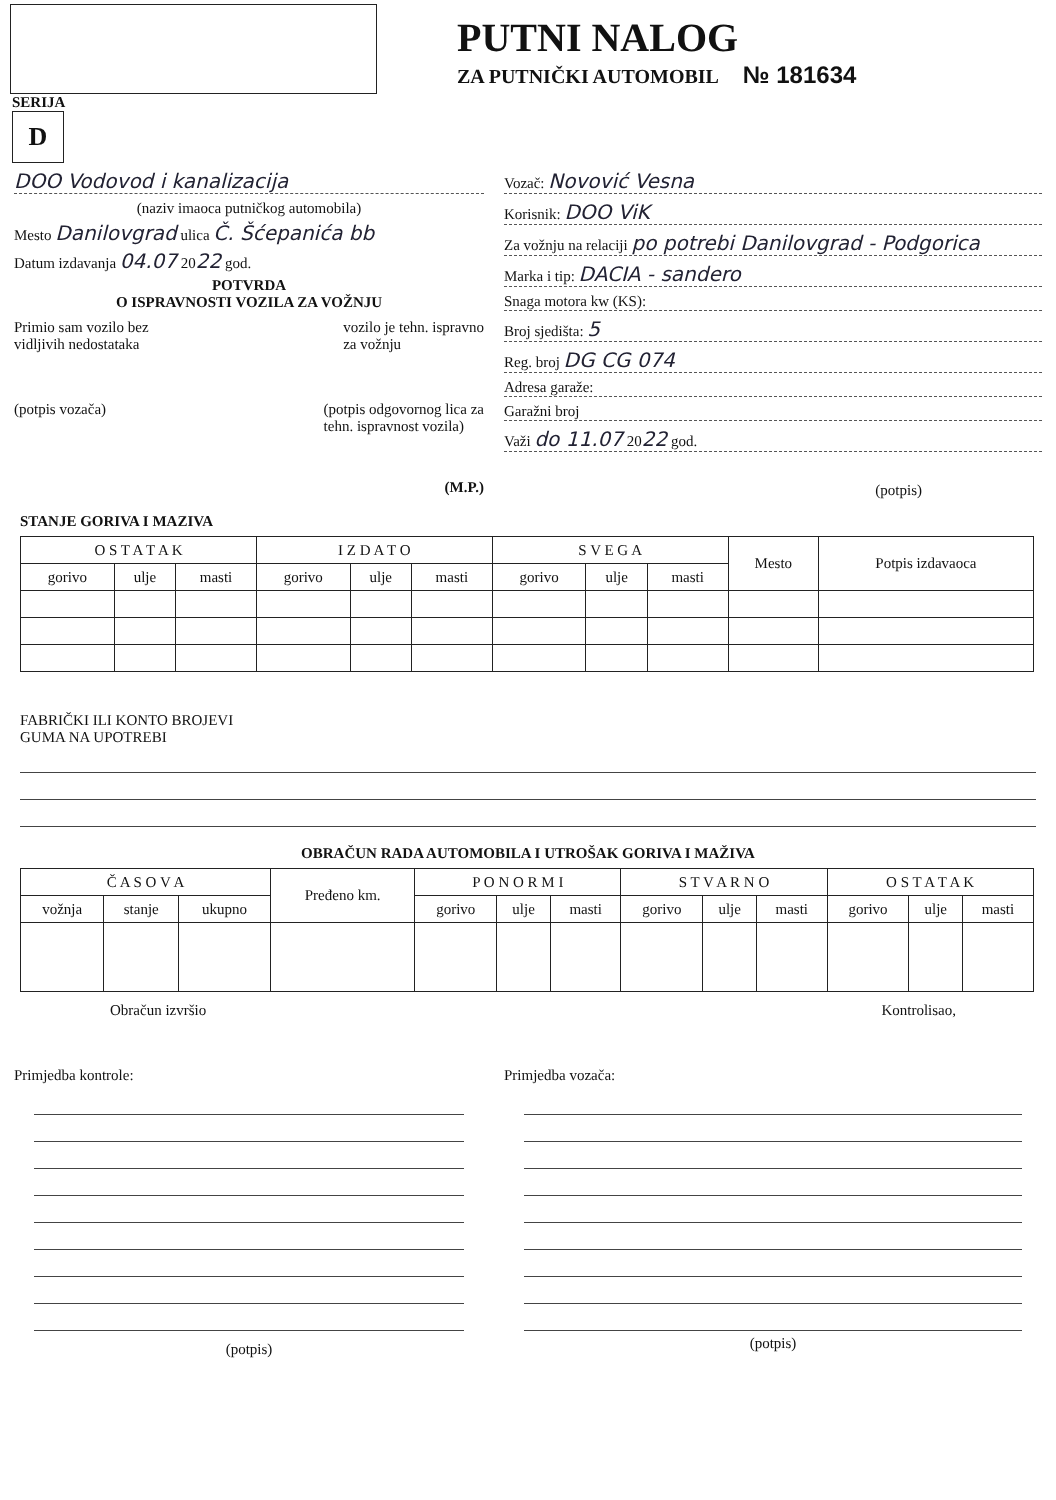PUTNI NALOG
ZA PUTNIČKI AUTOMOBIL № 181634
SERIJA
D
DOO Vodovod i kanalizacija
(naziv imaoca putničkog automobila)
Mesto Danilovgrad ulica Č. Šćepanića bb
Datum izdavanja 04.07 2022 god.
POTVRDA
O ISPRAVNOSTI VOZILA ZA VOŽNJU
Primio sam vozilo bez
vidljivih nedostataka
vozilo je tehn. ispravno
za vožnju
(potpis vozača) (potpis odgovornog lica za
tehn. ispravnost vozila)
(M.P.)
Vozač: Novović Vesna
Korisnik: DOO ViK
Za vožnju na relaciji po potrebi Danilovgrad - Podgorica
Marka i tip: DACIA - sandero
Snaga motora kw (KS):
Broj sjedišta: 5
Reg. broj DG CG 074
Adresa garaže:
Garažni broj
Važi do 11.07 2022 god.
(potpis)
STANJE GORIVA I MAZIVA
| O S T A T A K | | | I Z D A T O | | | S V E G A | | | Mesto | Potpis izdavaoca |
| --- | --- | --- | --- | --- | --- | --- | --- | --- | --- | --- |
| gorivo | ulje | masti | gorivo | ulje | masti | gorivo | ulje | masti | | |
FABRIČKI ILI KONTO BROJEVI
GUMA NA UPOTREBI
OBRAČUN RADA AUTOMOBILA I UTROŠAK GORIVA I MAŽIVA
| Č A S O V A | | | Pređeno km. | P O N O R M I | | | S T V A R N O | | | O S T A T A K | | |
| --- | --- | --- | --- | --- | --- | --- | --- | --- | --- | --- | --- | --- |
| vožnja | stanje | ukupno | | gorivo | ulje | masti | gorivo | ulje | masti | gorivo | ulje | masti |
Obračun izvršio Kontrolisao,
Primjedba kontrole:
(potpis)
Primjedba vozača:
(potpis)